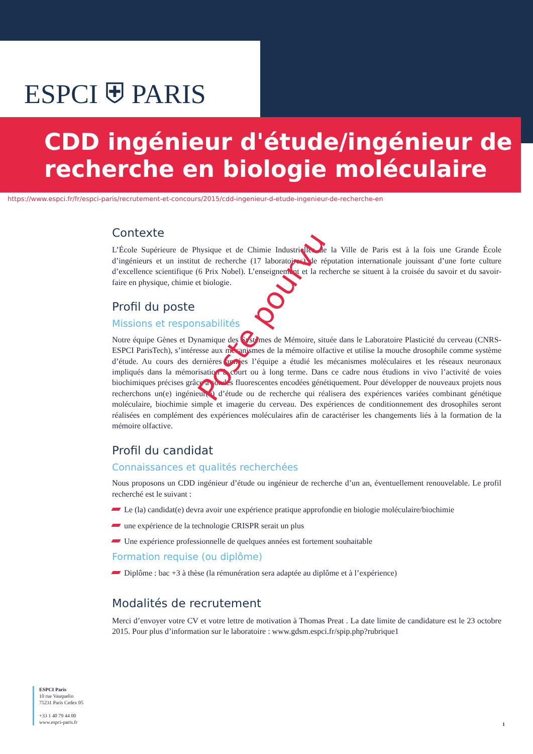ESPCI ⛨ PARIS
CDD ingénieur d'étude/ingénieur de recherche en biologie moléculaire
https://www.espci.fr/fr/espci-paris/recrutement-et-concours/2015/cdd-ingenieur-d-etude-ingenieur-de-recherche-en
Contexte
L’École Supérieure de Physique et de Chimie Industrielles de la Ville de Paris est à la fois une Grande École d’ingénieurs et un institut de recherche (17 laboratoires) de réputation internationale jouissant d’une forte culture d’excellence scientifique (6 Prix Nobel). L’enseignement et la recherche se situent à la croisée du savoir et du savoir-faire en physique, chimie et biologie.
Profil du poste
Missions et responsabilités
Notre équipe Gènes et Dynamique des Systèmes de Mémoire, située dans le Laboratoire Plasticité du cerveau (CNRS-ESPCI ParisTech), s’intéresse aux mécanismes de la mémoire olfactive et utilise la mouche drosophile comme système d’étude. Au cours des dernières années l’équipe a étudié les mécanismes moléculaires et les réseaux neuronaux impliqués dans la mémorisation à court ou à long terme. Dans ce cadre nous étudions in vivo l’activité de voies biochimiques précises grâce à sondes fluorescentes encodées génétiquement. Pour développer de nouveaux projets nous recherchons un(e) ingénieur(e) d’étude ou de recherche qui réalisera des expériences variées combinant génétique moléculaire, biochimie simple et imagerie du cerveau. Des expériences de conditionnement des drosophiles seront réalisées en complément des expériences moléculaires afin de caractériser les changements liés à la formation de la mémoire olfactive.
Profil du candidat
Connaissances et qualités recherchées
Nous proposons un CDD ingénieur d’étude ou ingénieur de recherche d’un an, éventuellement renouvelable. Le profil recherché est le suivant :
Le (la) candidat(e) devra avoir une expérience pratique approfondie en biologie moléculaire/biochimie
une expérience de la technologie CRISPR serait un plus
Une expérience professionnelle de quelques années est fortement souhaitable
Formation requise (ou diplôme)
Diplôme : bac +3 à thèse (la rémunération sera adaptée au diplôme et à l’expérience)
Modalités de recrutement
Merci d’envoyer votre CV et votre lettre de motivation à Thomas Preat . La date limite de candidature est le 23 octobre 2015. Pour plus d’information sur le laboratoire : www.gdsm.espci.fr/spip.php?rubrique1
ESPCI Paris
10 rue Vauquelin
75231 Paris Cedex 05
+33 1 40 79 44 00
www.espci-paris.fr
1
Poste pourvu